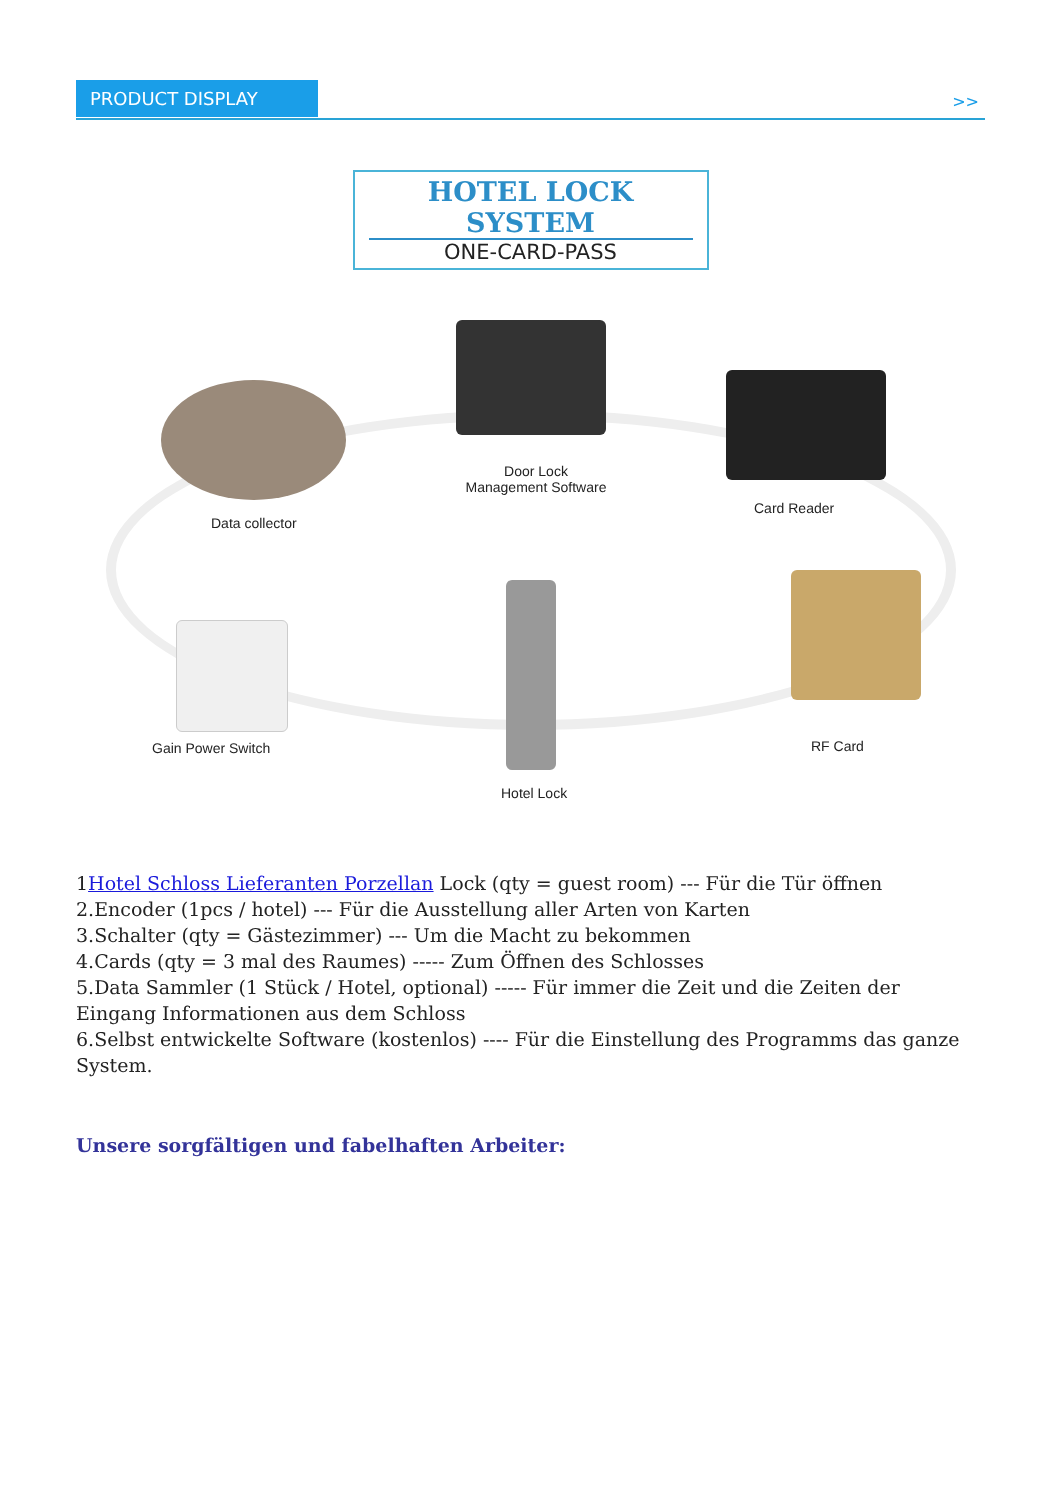PRODUCT DISPLAY
>>
HOTEL LOCK SYSTEM
ONE-CARD-PASS
Data collector
Door Lock
Management Software
Card Reader
Gain Power Switch RF Card
Hotel Lock
1Hotel Schloss Lieferanten Porzellan Lock (qty = guest room) --- Für die Tür öffnen
2.Encoder (1pcs / hotel) --- Für die Ausstellung aller Arten von Karten
3.Schalter (qty = Gästezimmer) --- Um die Macht zu bekommen
4.Cards (qty = 3 mal des Raumes) ----- Zum Öffnen des Schlosses
5.Data Sammler (1 Stück / Hotel, optional) ----- Für immer die Zeit und die Zeiten der Eingang Informationen aus dem Schloss
6.Selbst entwickelte Software (kostenlos) ---- Für die Einstellung des Programms das ganze System.
Unsere sorgfältigen und fabelhaften Arbeiter: